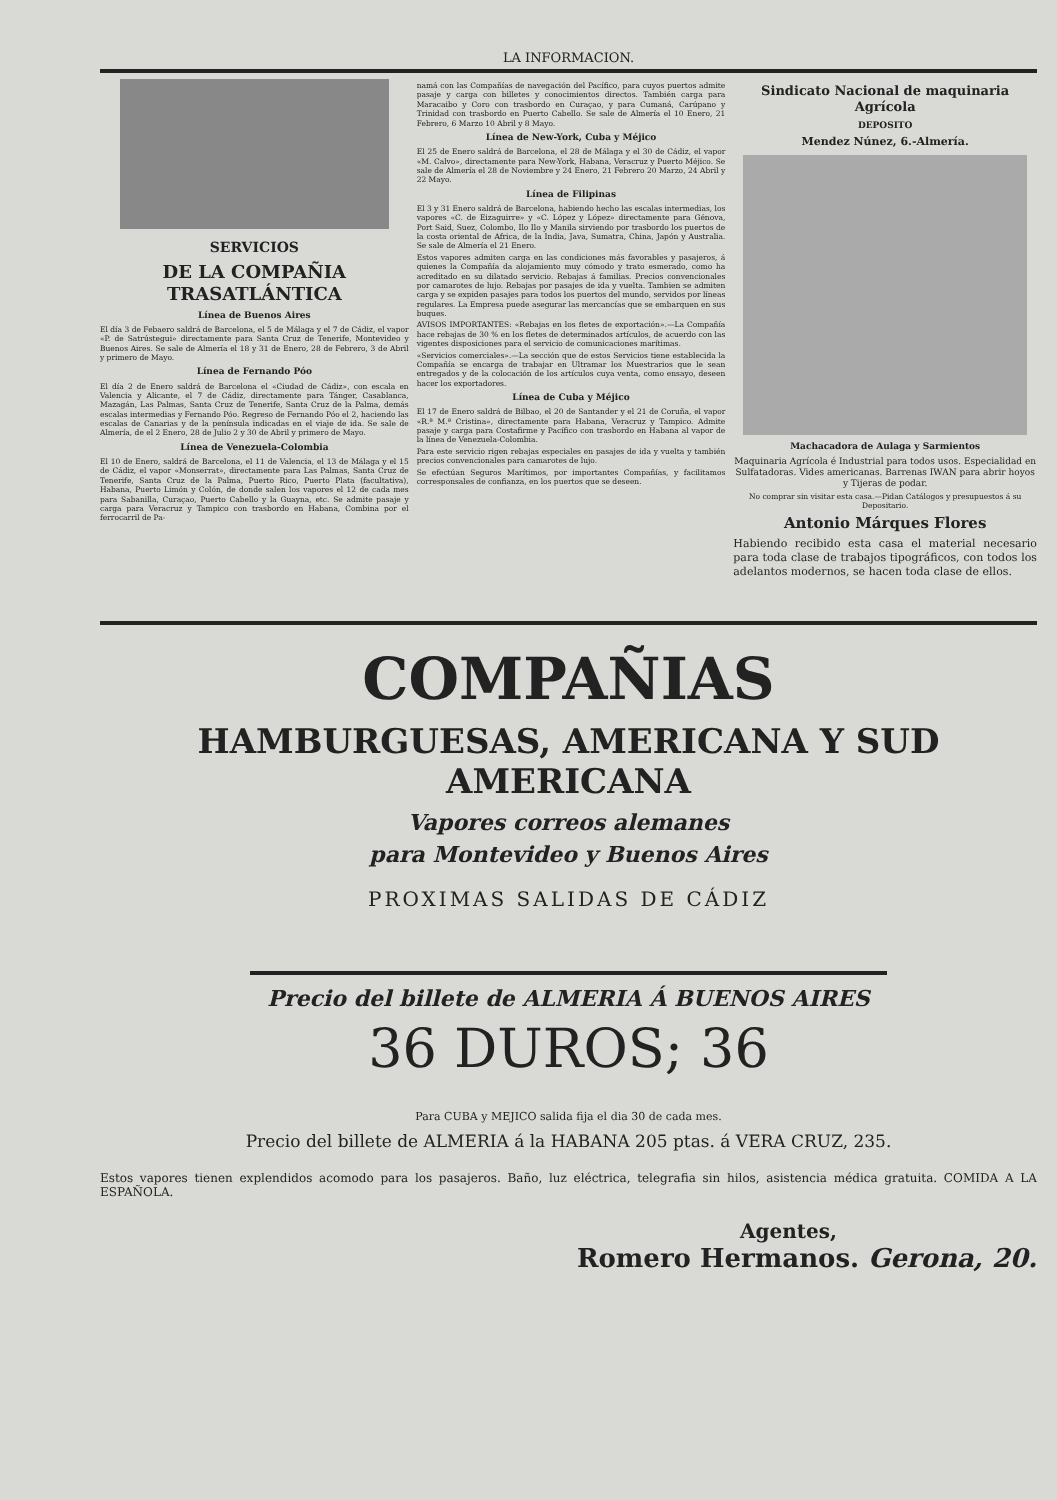LA INFORMACION.
SERVICIOS
DE LA COMPAÑIA TRASATLÁNTICA
Línea de Buenos Aires
El día 3 de Febaero saldrá de Barcelona, el 5 de Málaga y el 7 de Cádiz, el vapor «P. de Satrústegui» directamente para Santa Cruz de Tenerife, Montevideo y Buenos Aires. Se sale de Almería el 18 y 31 de Enero, 28 de Febrero, 3 de Abril y primero de Mayo.
Línea de Fernando Póo
El día 2 de Enero saldrá de Barcelona el «Ciudad de Cádiz», con escala en Valencia y Alicante, el 7 de Cádiz, directamente para Tánger, Casablanca, Mazagán, Las Palmas, Santa Cruz de Tenerife, Santa Cruz de la Palma, demás escalas intermedias y Fernando Póo. Regreso de Fernando Póo el 2, haciendo las escalas de Canarias y de la península indicadas en el viaje de ida. Se sale de Almería, de el 2 Enero, 28 de Julio 2 y 30 de Abril y primero de Mayo.
Línea de Venezuela-Colombia
El 10 de Enero, saldrá de Barcelona, el 11 de Valencia, el 13 de Málaga y el 15 de Cádiz, el vapor «Monserrat», directamente para Las Palmas, Santa Cruz de Tenerife, Santa Cruz de la Palma, Puerto Rico, Puerto Plata (facultativa), Habana, Puerto Limón y Colón, de donde salen los vapores el 12 de cada mes para Sabanilla, Curaçao, Puerto Cabello y la Guayna, etc. Se admite pasaje y carga para Veracruz y Tampico con trasbordo en Habana, Combina por el ferrocarril de Pa-
namá con las Compañías de navegación del Pacífico, para cuyos puertos admite pasaje y carga con billetes y conocimientos directos. También carga para Maracaibo y Coro con trasbordo en Curaçao, y para Cumaná, Carúpano y Trinidad con trasbordo en Puerto Cabello. Se sale de Almería el 10 Enero, 21 Febrero, 6 Marzo 10 Abril y 8 Mayo.
Línea de New-York, Cuba y Méjico
El 25 de Enero saldrá de Barcelona, el 28 de Málaga y el 30 de Cádiz, el vapor «M. Calvo», directamente para New-York, Habana, Veracruz y Puerto Méjico. Se sale de Almería el 28 de Noviembre y 24 Enero, 21 Febrero 20 Marzo, 24 Abril y 22 Mayo.
Línea de Filipinas
El 3 y 31 Enero saldrá de Barcelona, habiendo hecho las escalas intermedias, los vapores «C. de Eizaguirre» y «C. López y López» directamente para Génova, Port Said, Suez, Colombo, Ilo Ilo y Manila sirviendo por trasbordo los puertos de la costa oriental de Africa, de la India, Java, Sumatra, China, Japón y Australia. Se sale de Almería el 21 Enero.
Estos vapores admiten carga en las condiciones más favorables y pasajeros, á quienes la Compañía da alojamiento muy cómodo y trato esmerado, como ha acreditado en su dilatado servicio. Rebajas á familias. Precios convencionales por camarotes de lujo. Rebajas por pasajes de ida y vuelta. Tambien se admiten carga y se expiden pasajes para todos los puertos del mundo, servidos por líneas regulares. La Empresa puede asegurar las mercancías que se embarquen en sus buques.
AVISOS IMPORTANTES: «Rebajas en los fletes de exportación».—La Compañía hace rebajas de 30 % en los fletes de determinados artículos, de acuerdo con las vigentes disposiciones para el servicio de comunicaciones marítimas.
«Servicios comerciales».—La sección que de estos Servicios tiene establecida la Compañía se encarga de trabajar en Ultramar los Muestrarios que le sean entregados y de la colocación de los artículos cuya venta, como ensayo, deseen hacer los exportadores.
Línea de Cuba y Méjico
El 17 de Enero saldrá de Bilbao, el 20 de Santander y el 21 de Coruña, el vapor «R.ª M.ª Cristina», directamente para Habana, Veracruz y Tampico. Admite pasaje y carga para Costafirme y Pacífico con trasbordo en Habana al vapor de la línea de Venezuela-Colombia.
Para este servicio rigen rebajas especiales en pasajes de ida y vuelta y también precios convencionales para camarotes de lujo.
Se efectúan Seguros Marítimos, por importantes Compañías, y facilitamos corresponsales de confianza, en los puertos que se deseen.
Sindicato Nacional de maquinaria Agrícola
DEPOSITO
Mendez Núnez, 6.-Almería.
Machacadora de Aulaga y Sarmientos
Maquinaria Agrícola é Industrial para todos usos. Especialidad en Sulfatadoras. Vides americanas. Barrenas IWAN para abrir hoyos y Tijeras de podar.
No comprar sin visitar esta casa.—Pidan Catálogos y presupuestos á su Depositario.
Antonio Márques Flores
Habiendo recibido esta casa el material necesario para toda clase de trabajos tipográficos, con todos los adelantos modernos, se hacen toda clase de ellos.
COMPAÑIAS
HAMBURGUESAS, AMERICANA Y SUD AMERICANA
Vapores correos alemanes
para Montevideo y Buenos Aires
PROXIMAS SALIDAS DE CÁDIZ
Precio del billete de ALMERIA Á BUENOS AIRES
36 DUROS; 36
Para CUBA y MEJICO salida fija el dia 30 de cada mes.
Precio del billete de ALMERIA á la HABANA 205 ptas. á VERA CRUZ, 235.
Estos vapores tienen explendidos acomodo para los pasajeros. Baño, luz eléctrica, telegrafia sin hilos, asistencia médica gratuita. COMIDA A LA ESPAÑOLA.
Agentes,
Romero Hermanos. Gerona, 20.